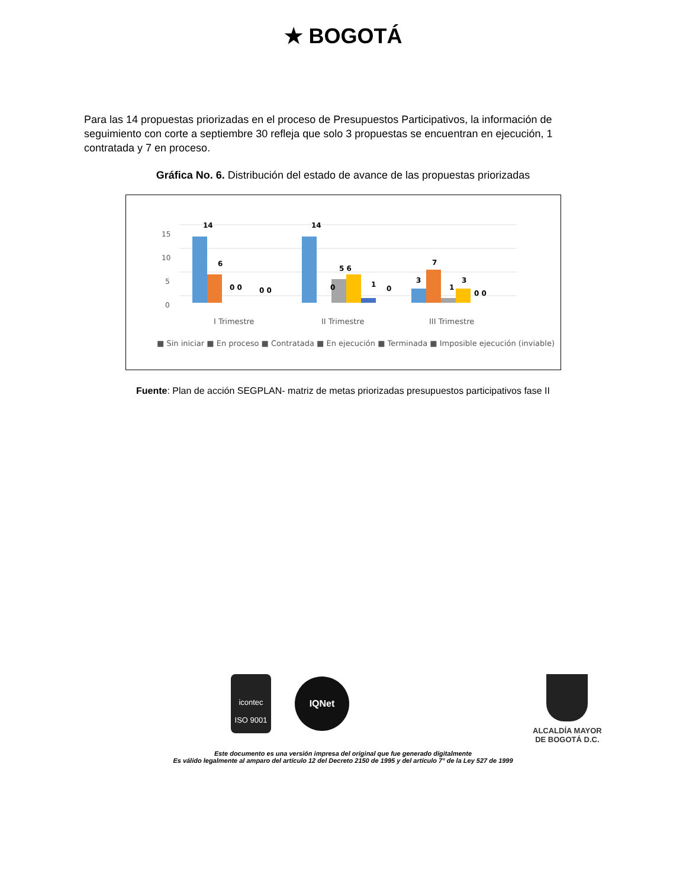★ BOGOTÁ
Para las 14 propuestas priorizadas en el proceso de Presupuestos Participativos, la información de seguimiento con corte a septiembre 30 refleja que solo 3 propuestas se encuentran en ejecución, 1 contratada y 7 en proceso.
Gráfica No. 6. Distribución del estado de avance de las propuestas priorizadas
15
10
5
0
14
6
0 0
0 0
14
5 6
0
1
0
3
7
1
3
0 0
I Trimestre
II Trimestre
III Trimestre
■ Sin iniciar ■ En proceso ■ Contratada ■ En ejecución ■ Terminada ■ Imposible ejecución (inviable)
Fuente: Plan de acción SEGPLAN- matriz de metas priorizadas presupuestos participativos fase II
icontec
ISO 9001
IQNet
ALCALDÍA MAYOR
DE BOGOTÁ D.C.
Este documento es una versión impresa del original que fue generado digitalmente
Es válido legalmente al amparo del artículo 12 del Decreto 2150 de 1995 y del artículo 7° de la Ley 527 de 1999